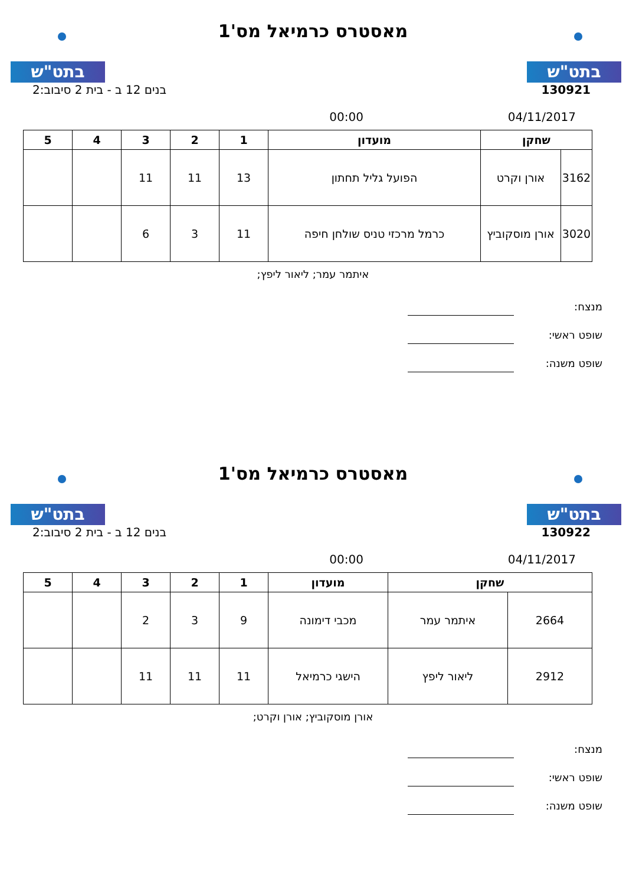בתט"ש בתט"ש
מאסטרס כרמיאל מס'1
130921 בנים 12 ב - בית 2 סיבוב:2
04/11/2017 00:00
| שחקן | | מועדון | 1 | 2 | 3 | 4 | 5 |
| --- | --- | --- | --- | --- | --- | --- | --- |
| 3162 | אורן וקרט | הפועל גליל תחתון | 13 | 11 | 11 | | |
| 3020 | אורן מוסקוביץ | כרמל מרכזי טניס שולחן חיפה | 11 | 3 | 6 | | |
איתמר עמר; ליאור ליפץ;
מנצח:
שופט ראשי:
שופט משנה:
בתט"ש בתט"ש
מאסטרס כרמיאל מס'1
130922 בנים 12 ב - בית 2 סיבוב:2
04/11/2017 00:00
| שחקן | | מועדון | 1 | 2 | 3 | 4 | 5 |
| --- | --- | --- | --- | --- | --- | --- | --- |
| 2664 | איתמר עמר | מכבי דימונה | 9 | 3 | 2 | | |
| 2912 | ליאור ליפץ | הישגי כרמיאל | 11 | 11 | 11 | | |
אורן מוסקוביץ; אורן וקרט;
מנצח:
שופט ראשי:
שופט משנה: